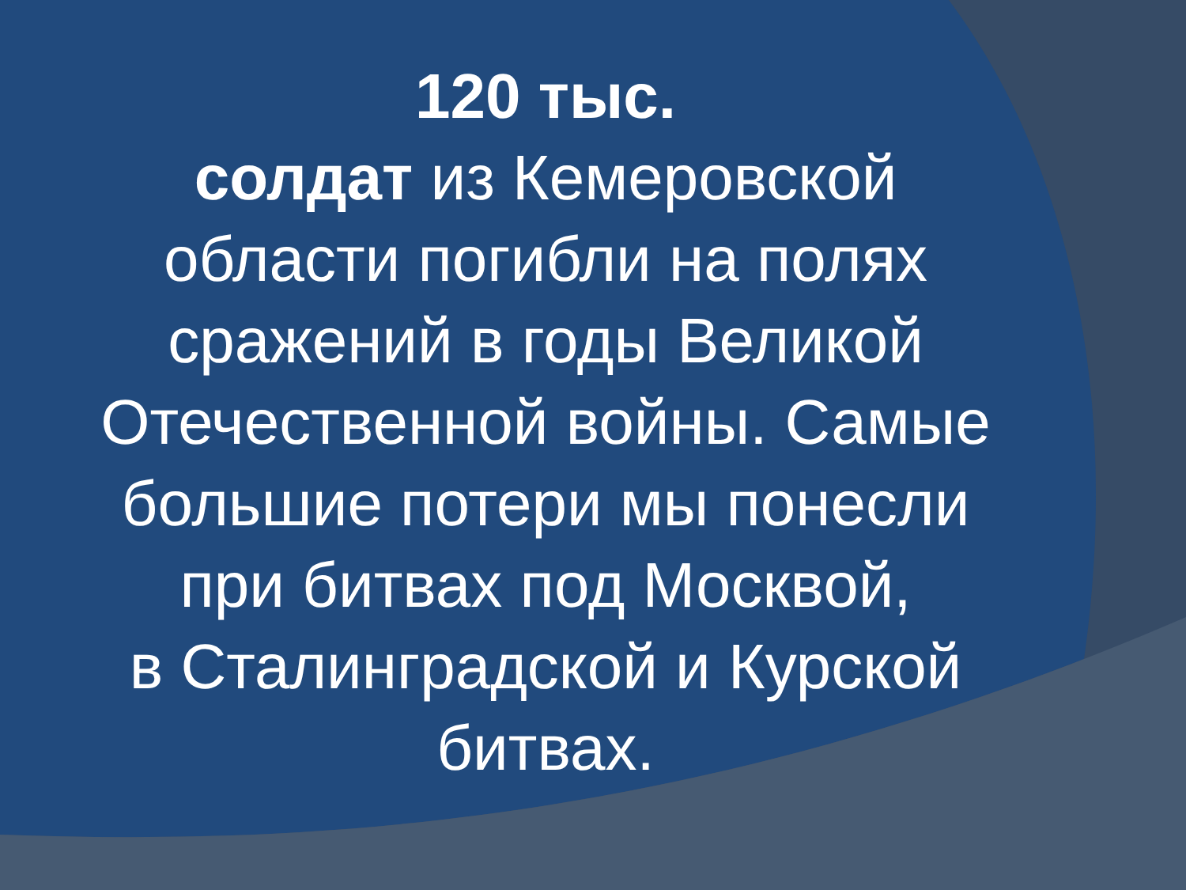120 тыс.
солдат из Кемеровской
области погибли на полях
сражений в годы Великой
Отечественной войны. Самые
большие потери мы понесли
при битвах под Москвой,
в Сталинградской и Курской
битвах.